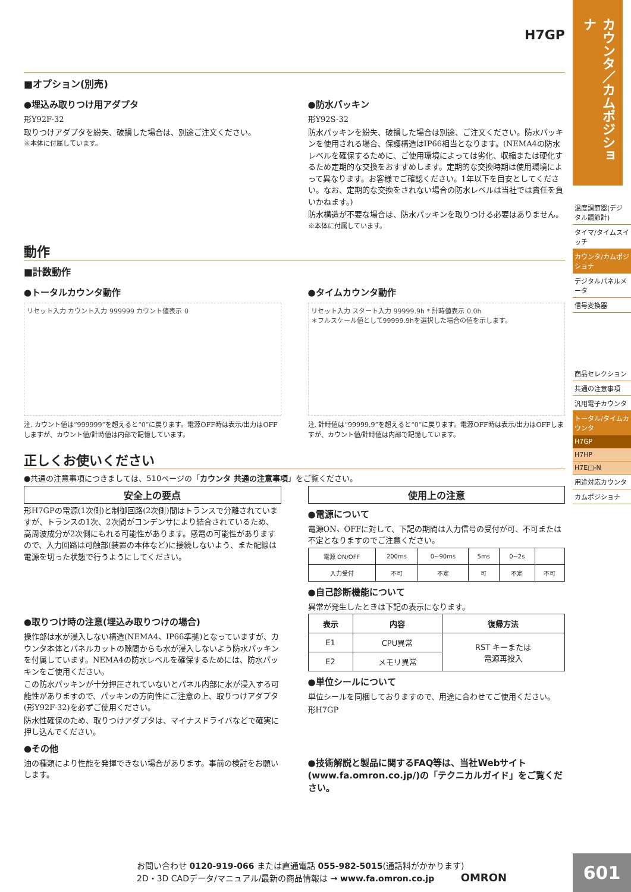H7GP
■オプション(別売)
●埋込み取りつけ用アダプタ
形Y92F-32
取りつけアダプタを紛失、破損した場合は、別途ご注文ください。
※本体に付属しています。
●防水パッキン
形Y92S-32
防水パッキンを紛失、破損した場合は別途、ご注文ください。防水パッキンを使用される場合、保護構造はIP66相当となります。(NEMA4の防水レベルを確保するために、ご使用環境によっては劣化、収縮または硬化するため定期的な交換をおすすめします。定期的な交換時期は使用環境によって異なります。お客様でご確認ください。1年以下を目安としてください。なお、定期的な交換をされない場合の防水レベルは当社では責任を負いかねます。)
防水構造が不要な場合は、防水パッキンを取りつける必要はありません。
※本体に付属しています。
動作
■計数動作
●トータルカウンタ動作
リセット入力 カウント入力 999999 カウント値表示 0
注. カウント値は“999999”を超えると“0”に戻ります。電源OFF時は表示/出力はOFFしますが、カウント値/計時値は内部で記憶しています。
●タイムカウンタ動作
リセット入力 スタート入力 99999.9h * 計時値表示 0.0h
＊フルスケール値として99999.9hを選択した場合の値を示します。
注. 計時値は“99999.9”を超えると“0”に戻ります。電源OFF時は表示/出力はOFFしますが、カウント値/計時値は内部で記憶しています。
正しくお使いください
●共通の注意事項につきましては、510ページの「カウンタ 共通の注意事項」をご覧ください。
安全上の要点
形H7GPの電源(1次側)と制御回路(2次側)間はトランスで分離されていますが、トランスの1次、2次間がコンデンサにより結合されているため、高周波成分が2次側にもれる可能性があります。感電の可能性がありますので、入力回路は可触部(装置の本体など)に接続しないよう、また配線は電源を切った状態で行うようにしてください。
●取りつけ時の注意(埋込み取りつけの場合)
操作部は水が浸入しない構造(NEMA4、IP66準拠)となっていますが、カウンタ本体とパネルカットの隙間からも水が浸入しないよう防水パッキンを付属しています。NEMA4の防水レベルを確保するためには、防水パッキンをご使用ください。
この防水パッキンが十分押圧されていないとパネル内部に水が浸入する可能性がありますので、パッキンの方向性にご注意の上、取りつけアダプタ(形Y92F-32)を必ずご使用ください。
防水性確保のため、取りつけアダプタは、マイナスドライバなどで確実に押し込んでください。
●その他
油の種類により性能を発揮できない場合があります。事前の検討をお願いします。
使用上の注意
●電源について
電源ON、OFFに対して、下記の期間は入力信号の受付が可、不可または不定となりますのでご注意ください。
| 電源 ON/OFF | 200ms | 0~90ms | 5ms | 0~2s | |
| 入力受付 | 不可 | 不定 | 可 | 不定 | 不可 |
●自己診断機能について
異常が発生したときは下記の表示になります。
| 表示 | 内容 | 復帰方法 |
| --- | --- | --- |
| E1 | CPU異常 | RST キーまたは 電源再投入 |
| E2 | メモリ異常 | |
●単位シールについて
単位シールを同梱しておりますので、用途に合わせてご使用ください。
形H7GP
●技術解説と製品に関するFAQ等は、当社Webサイト(www.fa.omron.co.jp/)の「テクニカルガイド」をご覧ください。
カウンタ／カムポジショナ
温度調節器(デジタル調節計)
タイマ/タイムスイッチ
カウンタ/カムポジショナ
デジタルパネルメータ
信号変換器
商品セレクション
共通の注意事項
汎用電子カウンタ
トータル/タイムカウンタ
H7GP
H7HP
H7E□-N
用途対応カウンタ
カムポジショナ
お問い合わせ 0120-919-066 または直通電話 055-982-5015(通話料がかかります)
2D・3D CADデータ/マニュアル/最新の商品情報は → www.fa.omron.co.jp OMRON
601